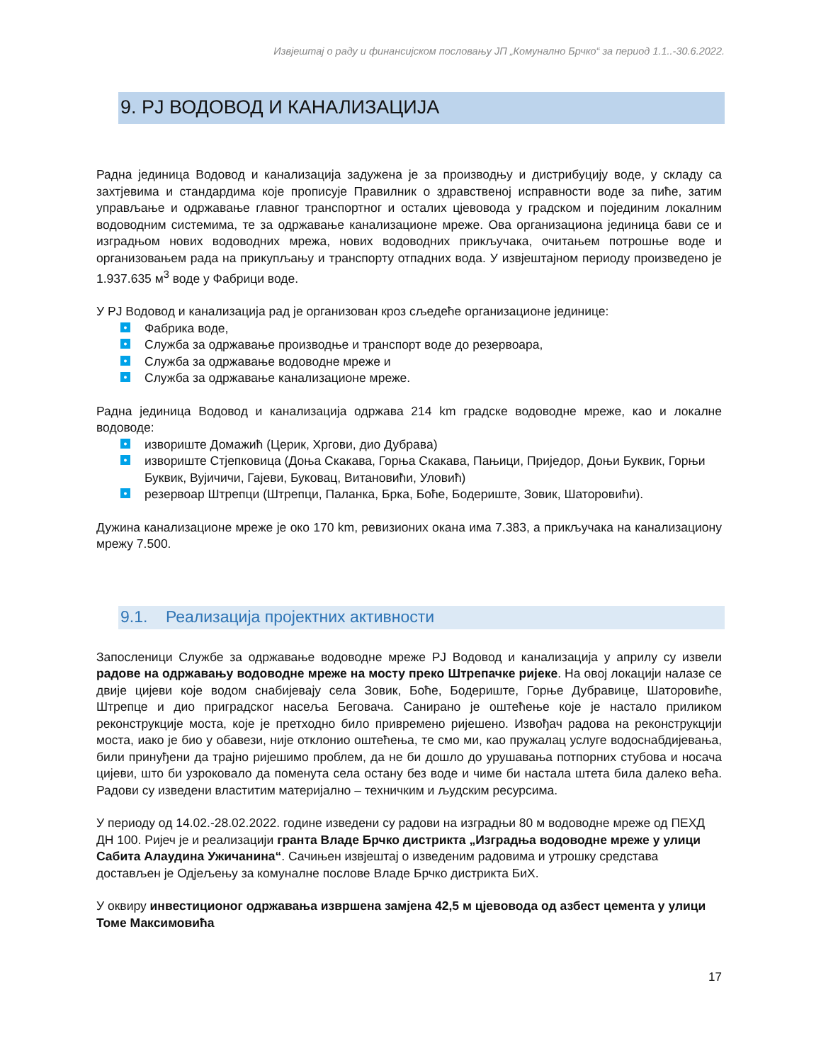Извјештај о раду и финансијском пословању ЈП „Комунално Брчко“ за период 1.1..-30.6.2022.
9. РЈ ВОДОВОД И КАНАЛИЗАЦИЈА
Радна јединица Водовод и канализација задужена је за производњу и дистрибуцију воде, у складу са захтјевима и стандардима које прописује Правилник о здравственој исправности воде за пиће, затим управљање и одржавање главног транспортног и осталих цјевовода у градском и појединим локалним водоводним системима, те за одржавање канализационе мреже. Ова организациона јединица бави се и изградњом нових водоводних мрежа, нових водоводних прикључака, очитањем потрошње воде и организовањем рада на прикупљању и транспорту отпадних вода. У извјештајном периоду произведено је 1.937.635 м<sup>3</sup> воде у Фабрици воде.
У РЈ Водовод и канализација рад је организован кроз сљедеће организационе јединице:
● Фабрика воде,
● Служба за одржавање производње и транспорт воде до резервоара,
● Служба за одржавање водоводне мреже и
● Служба за одржавање канализационе мреже.
Радна јединица Водовод и канализација одржава 214 km градске водоводне мреже, као и локалне водоводе:
● извориште Домажић (Церик, Хргови, дио Дубрава)
● извориште Стјепковица (Доња Скакава, Горња Скакава, Пањици, Пријeдор, Доњи Буквик, Горњи Буквик, Вујичичи, Гајеви, Буковац, Витановићи, Уловић)
● резервоар Штрепци (Штрепци, Паланка, Брка, Боће, Бодериште, Зовик, Шаторовићи).
Дужина канализационе мреже је око 170 km, ревизионих окана има 7.383, а прикључака на канализациону мрежу 7.500.
9.1. Реализација пројектних активности
Запосленици Службе за одржавање водоводне мреже РЈ Водовод и канализација у априлу су извели радове на одржавању водоводне мреже на мосту преко Штрепачке ријеке. На овој локацији налазе се двије цијеви које водом снабијевају села Зовик, Боће, Бодериште, Горње Дубравице, Шаторовиће, Штрепце и дио приградског насеља Беговача. Санирано је оштећење које је настало приликом реконструкције моста, које је претходно било привремено ријешено. Извођач радова на реконструкцији моста, иако је био у обавези, није отклонио оштећења, те смо ми, као пружалац услуге водоснабдијевања, били принуђени да трајно ријешимо проблем, да не би дошло до урушавања потпорних стубова и носача цијеви, што би узроковало да поменута села остану без воде и чиме би настала штета била далеко већа. Радови су изведени властитим материјално – техничким и људским ресурсима.
У периоду од 14.02.-28.02.2022. године изведени су радови на изградњи 80 м водоводне мреже од ПЕХД ДН 100. Ријеч је и реализацији гранта Владе Брчко дистрикта „Изградња водоводне мреже у улици Сабита Алаудина Ужичанина“. Сачињен извјештај о изведеним радовима и утрошку средстава достављен је Одјељењу за комуналне послове Владе Брчко дистрикта БиХ.
У оквиру инвестиционог одржавања извршена замјена 42,5 м цјевовода од азбест цемента у улици Томе Максимовића
17